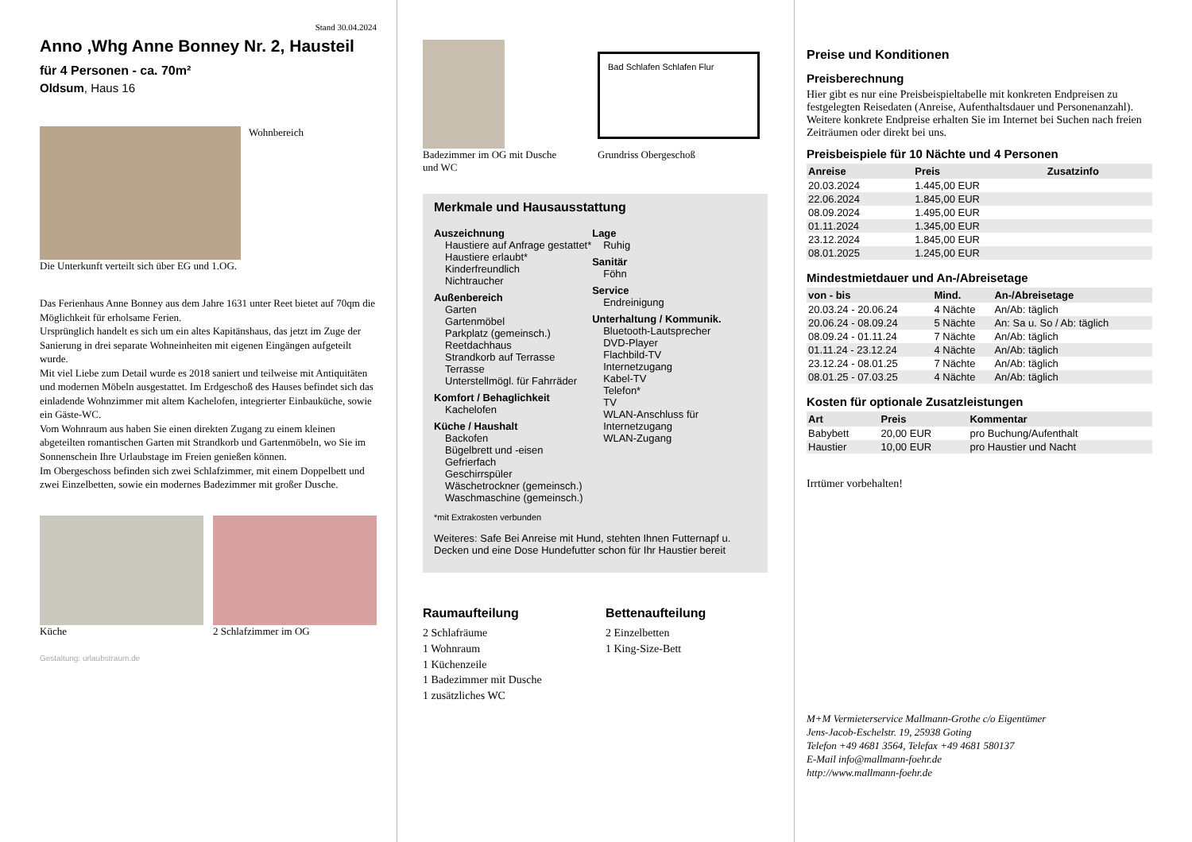Stand 30.04.2024
Anno ,Whg Anne Bonney Nr. 2, Hausteil
für 4 Personen - ca. 70m²
Oldsum, Haus 16
Wohnbereich
Die Unterkunft verteilt sich über EG und 1.OG.
Das Ferienhaus Anne Bonney aus dem Jahre 1631 unter Reet bietet auf 70qm die Möglichkeit für erholsame Ferien.
Ursprünglich handelt es sich um ein altes Kapitänshaus, das jetzt im Zuge der Sanierung in drei separate Wohneinheiten mit eigenen Eingängen aufgeteilt wurde.
Mit viel Liebe zum Detail wurde es 2018 saniert und teilweise mit Antiquitäten und modernen Möbeln ausgestattet. Im Erdgeschoß des Hauses befindet sich das einladende Wohnzimmer mit altem Kachelofen, integrierter Einbauküche, sowie ein Gäste-WC.
Vom Wohnraum aus haben Sie einen direkten Zugang zu einem kleinen abgeteilten romantischen Garten mit Strandkorb und Gartenmöbeln, wo Sie im Sonnenschein Ihre Urlaubstage im Freien genießen können.
Im Obergeschoss befinden sich zwei Schlafzimmer, mit einem Doppelbett und zwei Einzelbetten, sowie ein modernes Badezimmer mit großer Dusche.
Küche 2 Schlafzimmer im OG
Gestaltung: urlaubstraum.de
Badezimmer im OG mit Dusche und WC
Bad Schlafen Schlafen Flur
Grundriss Obergeschoß
Merkmale und Hausausstattung
Auszeichnung
Haustiere auf Anfrage gestattet*
Haustiere erlaubt*
Kinderfreundlich
Nichtraucher
Außenbereich
Garten
Gartenmöbel
Parkplatz (gemeinsch.)
Reetdachhaus
Strandkorb auf Terrasse
Terrasse
Unterstellmögl. für Fahrräder
Komfort / Behaglichkeit
Kachelofen
Küche / Haushalt
Backofen
Bügelbrett und -eisen
Gefrierfach
Geschirrspüler
Wäschetrockner (gemeinsch.)
Waschmaschine (gemeinsch.)
Lage
Ruhig
Sanitär
Föhn
Service
Endreinigung
Unterhaltung / Kommunik.
Bluetooth-Lautsprecher
DVD-Player
Flachbild-TV
Internetzugang
Kabel-TV
Telefon*
TV
WLAN-Anschluss für Internetzugang
WLAN-Zugang
*mit Extrakosten verbunden
Weiteres: Safe Bei Anreise mit Hund, stehten Ihnen Futternapf u. Decken und eine Dose Hundefutter schon für Ihr Haustier bereit
Raumaufteilung
2 Schlafräume
1 Wohnraum
1 Küchenzeile
1 Badezimmer mit Dusche
1 zusätzliches WC
Bettenaufteilung
2 Einzelbetten
1 King-Size-Bett
Preise und Konditionen
Preisberechnung
Hier gibt es nur eine Preisbeispieltabelle mit konkreten Endpreisen zu festgelegten Reisedaten (Anreise, Aufenthaltsdauer und Personenanzahl). Weitere konkrete Endpreise erhalten Sie im Internet bei Suchen nach freien Zeiträumen oder direkt bei uns.
Preisbeispiele für 10 Nächte und 4 Personen
| Anreise | Preis | Zusatzinfo |
| --- | --- | --- |
| 20.03.2024 | 1.445,00 EUR | |
| 22.06.2024 | 1.845,00 EUR | |
| 08.09.2024 | 1.495,00 EUR | |
| 01.11.2024 | 1.345,00 EUR | |
| 23.12.2024 | 1.845,00 EUR | |
| 08.01.2025 | 1.245,00 EUR | |
Mindestmietdauer und An-/Abreisetage
| von - bis | Mind. | An-/Abreisetage |
| --- | --- | --- |
| 20.03.24 - 20.06.24 | 4 Nächte | An/Ab: täglich |
| 20.06.24 - 08.09.24 | 5 Nächte | An: Sa u. So / Ab: täglich |
| 08.09.24 - 01.11.24 | 7 Nächte | An/Ab: täglich |
| 01.11.24 - 23.12.24 | 4 Nächte | An/Ab: täglich |
| 23.12.24 - 08.01.25 | 7 Nächte | An/Ab: täglich |
| 08.01.25 - 07.03.25 | 4 Nächte | An/Ab: täglich |
Kosten für optionale Zusatzleistungen
| Art | Preis | Kommentar |
| --- | --- | --- |
| Babybett | 20,00 EUR | pro Buchung/Aufenthalt |
| Haustier | 10,00 EUR | pro Haustier und Nacht |
Irrtümer vorbehalten!
M+M Vermieterservice Mallmann-Grothe c/o Eigentümer
Jens-Jacob-Eschelstr. 19, 25938 Goting
Telefon +49 4681 3564, Telefax +49 4681 580137
E-Mail info@mallmann-foehr.de
http://www.mallmann-foehr.de